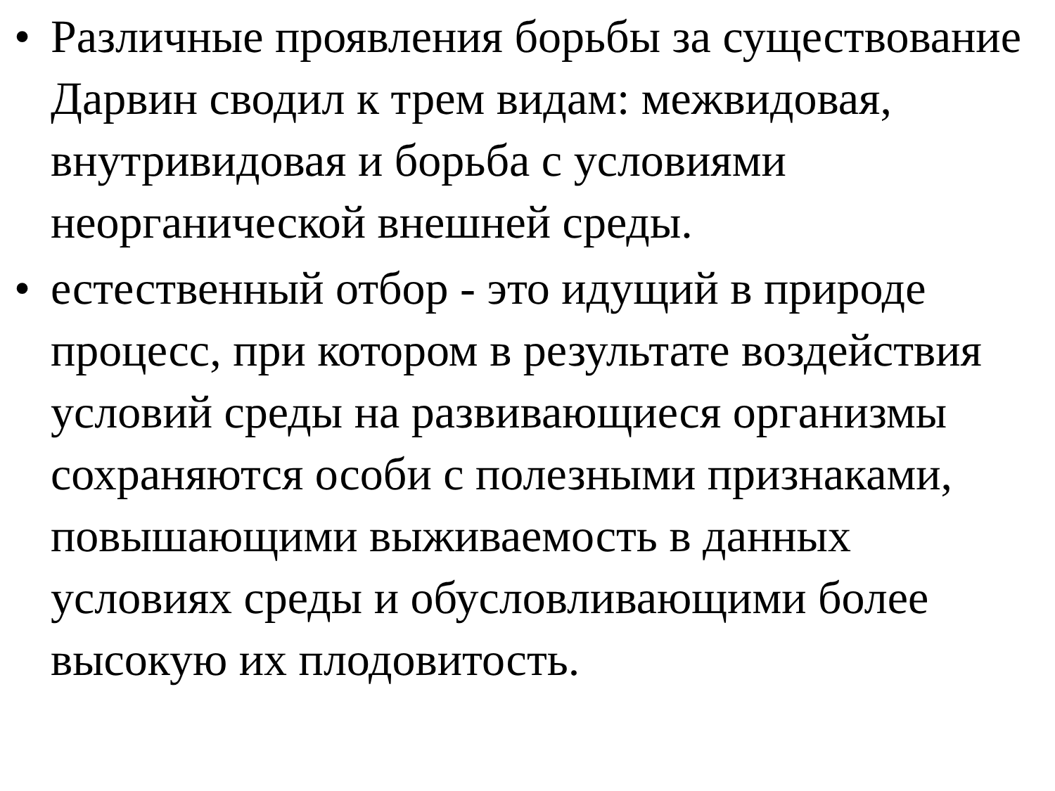• Различные проявления борьбы за существование Дарвин сводил к трем видам: межвидовая, внутривидовая и борьба с условиями неорганической внешней среды.
• естественный отбор - это идущий в природе процесс, при котором в результате воздействия условий среды на развивающиеся организмы сохраняются особи с полезными признаками, повышающими выживаемость в данных условиях среды и обусловливающими более высокую их плодовитость.